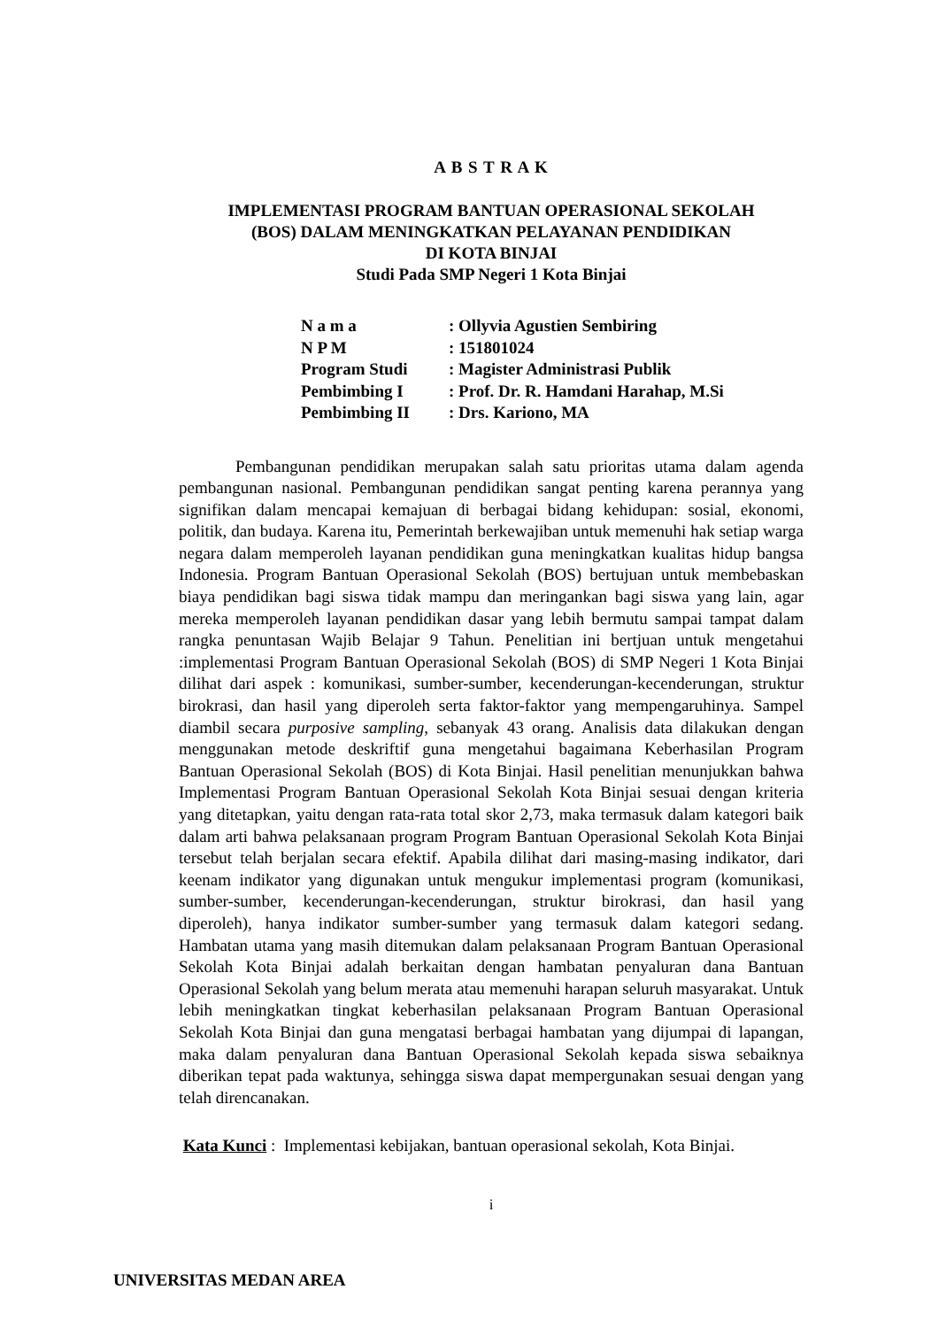A B S T R A K
IMPLEMENTASI PROGRAM BANTUAN OPERASIONAL SEKOLAH
(BOS) DALAM MENINGKATKAN PELAYANAN PENDIDIKAN
DI KOTA BINJAI
Studi Pada SMP Negeri 1 Kota Binjai
| N a m a | : Ollyvia Agustien Sembiring |
| N P M | : 151801024 |
| Program Studi | : Magister Administrasi Publik |
| Pembimbing I | : Prof. Dr. R. Hamdani Harahap, M.Si |
| Pembimbing II | : Drs. Kariono, MA |
Pembangunan pendidikan merupakan salah satu prioritas utama dalam agenda pembangunan nasional. Pembangunan pendidikan sangat penting karena perannya yang signifikan dalam mencapai kemajuan di berbagai bidang kehidupan: sosial, ekonomi, politik, dan budaya. Karena itu, Pemerintah berkewajiban untuk memenuhi hak setiap warga negara dalam memperoleh layanan pendidikan guna meningkatkan kualitas hidup bangsa Indonesia. Program Bantuan Operasional Sekolah (BOS) bertujuan untuk membebaskan biaya pendidikan bagi siswa tidak mampu dan meringankan bagi siswa yang lain, agar mereka memperoleh layanan pendidikan dasar yang lebih bermutu sampai tampat dalam rangka penuntasan Wajib Belajar 9 Tahun. Penelitian ini bertjuan untuk mengetahui :implementasi Program Bantuan Operasional Sekolah (BOS) di SMP Negeri 1 Kota Binjai dilihat dari aspek : komunikasi, sumber-sumber, kecenderungan-kecenderungan, struktur birokrasi, dan hasil yang diperoleh serta faktor-faktor yang mempengaruhinya. Sampel diambil secara purposive sampling, sebanyak 43 orang. Analisis data dilakukan dengan menggunakan metode deskriftif guna mengetahui bagaimana Keberhasilan Program Bantuan Operasional Sekolah (BOS) di Kota Binjai. Hasil penelitian menunjukkan bahwa Implementasi Program Bantuan Operasional Sekolah Kota Binjai sesuai dengan kriteria yang ditetapkan, yaitu dengan rata-rata total skor 2,73, maka termasuk dalam kategori baik dalam arti bahwa pelaksanaan program Program Bantuan Operasional Sekolah Kota Binjai tersebut telah berjalan secara efektif. Apabila dilihat dari masing-masing indikator, dari keenam indikator yang digunakan untuk mengukur implementasi program (komunikasi, sumber-sumber, kecenderungan-kecenderungan, struktur birokrasi, dan hasil yang diperoleh), hanya indikator sumber-sumber yang termasuk dalam kategori sedang. Hambatan utama yang masih ditemukan dalam pelaksanaan Program Bantuan Operasional Sekolah Kota Binjai adalah berkaitan dengan hambatan penyaluran dana Bantuan Operasional Sekolah yang belum merata atau memenuhi harapan seluruh masyarakat. Untuk lebih meningkatkan tingkat keberhasilan pelaksanaan Program Bantuan Operasional Sekolah Kota Binjai dan guna mengatasi berbagai hambatan yang dijumpai di lapangan, maka dalam penyaluran dana Bantuan Operasional Sekolah kepada siswa sebaiknya diberikan tepat pada waktunya, sehingga siswa dapat mempergunakan sesuai dengan yang telah direncanakan.
Kata Kunci : Implementasi kebijakan, bantuan operasional sekolah, Kota Binjai.
i
UNIVERSITAS MEDAN AREA